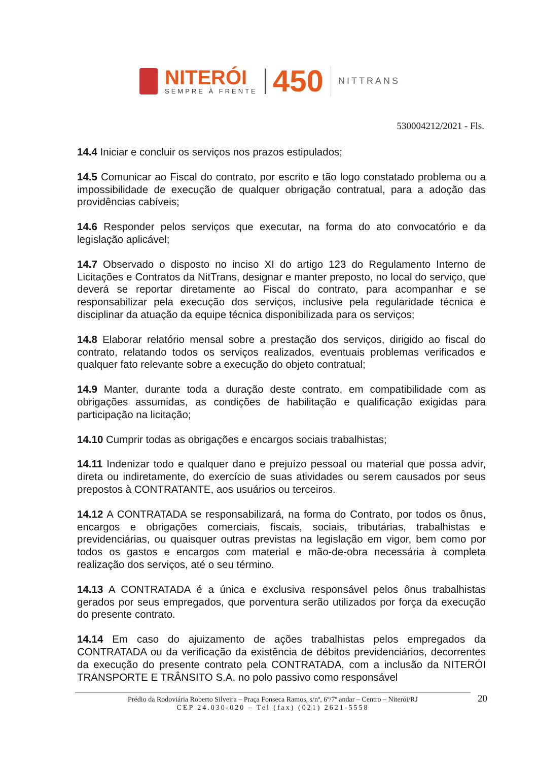NITERÓI
SEMPRE À FRENTE
450
NITTRANS
530004212/2021 - Fls.
14.4 Iniciar e concluir os serviços nos prazos estipulados;
14.5 Comunicar ao Fiscal do contrato, por escrito e tão logo constatado problema ou a impossibilidade de execução de qualquer obrigação contratual, para a adoção das providências cabíveis;
14.6 Responder pelos serviços que executar, na forma do ato convocatório e da legislação aplicável;
14.7 Observado o disposto no inciso XI do artigo 123 do Regulamento Interno de Licitações e Contratos da NitTrans, designar e manter preposto, no local do serviço, que deverá se reportar diretamente ao Fiscal do contrato, para acompanhar e se responsabilizar pela execução dos serviços, inclusive pela regularidade técnica e disciplinar da atuação da equipe técnica disponibilizada para os serviços;
14.8 Elaborar relatório mensal sobre a prestação dos serviços, dirigido ao fiscal do contrato, relatando todos os serviços realizados, eventuais problemas verificados e qualquer fato relevante sobre a execução do objeto contratual;
14.9 Manter, durante toda a duração deste contrato, em compatibilidade com as obrigações assumidas, as condições de habilitação e qualificação exigidas para participação na licitação;
14.10 Cumprir todas as obrigações e encargos sociais trabalhistas;
14.11 Indenizar todo e qualquer dano e prejuízo pessoal ou material que possa advir, direta ou indiretamente, do exercício de suas atividades ou serem causados por seus prepostos à CONTRATANTE, aos usuários ou terceiros.
14.12 A CONTRATADA se responsabilizará, na forma do Contrato, por todos os ônus, encargos e obrigações comerciais, fiscais, sociais, tributárias, trabalhistas e previdenciárias, ou quaisquer outras previstas na legislação em vigor, bem como por todos os gastos e encargos com material e mão-de-obra necessária à completa realização dos serviços, até o seu término.
14.13 A CONTRATADA é a única e exclusiva responsável pelos ônus trabalhistas gerados por seus empregados, que porventura serão utilizados por força da execução do presente contrato.
14.14 Em caso do ajuizamento de ações trabalhistas pelos empregados da CONTRATADA ou da verificação da existência de débitos previdenciários, decorrentes da execução do presente contrato pela CONTRATADA, com a inclusão da NITERÓI TRANSPORTE E TRÂNSITO S.A. no polo passivo como responsável
Prédio da Rodoviária Roberto Silveira – Praça Fonseca Ramos, s/nº, 6º/7º andar – Centro – Niterói/RJ
CEP 24.030-020 – Tel (fax) (021) 2621-5558
20